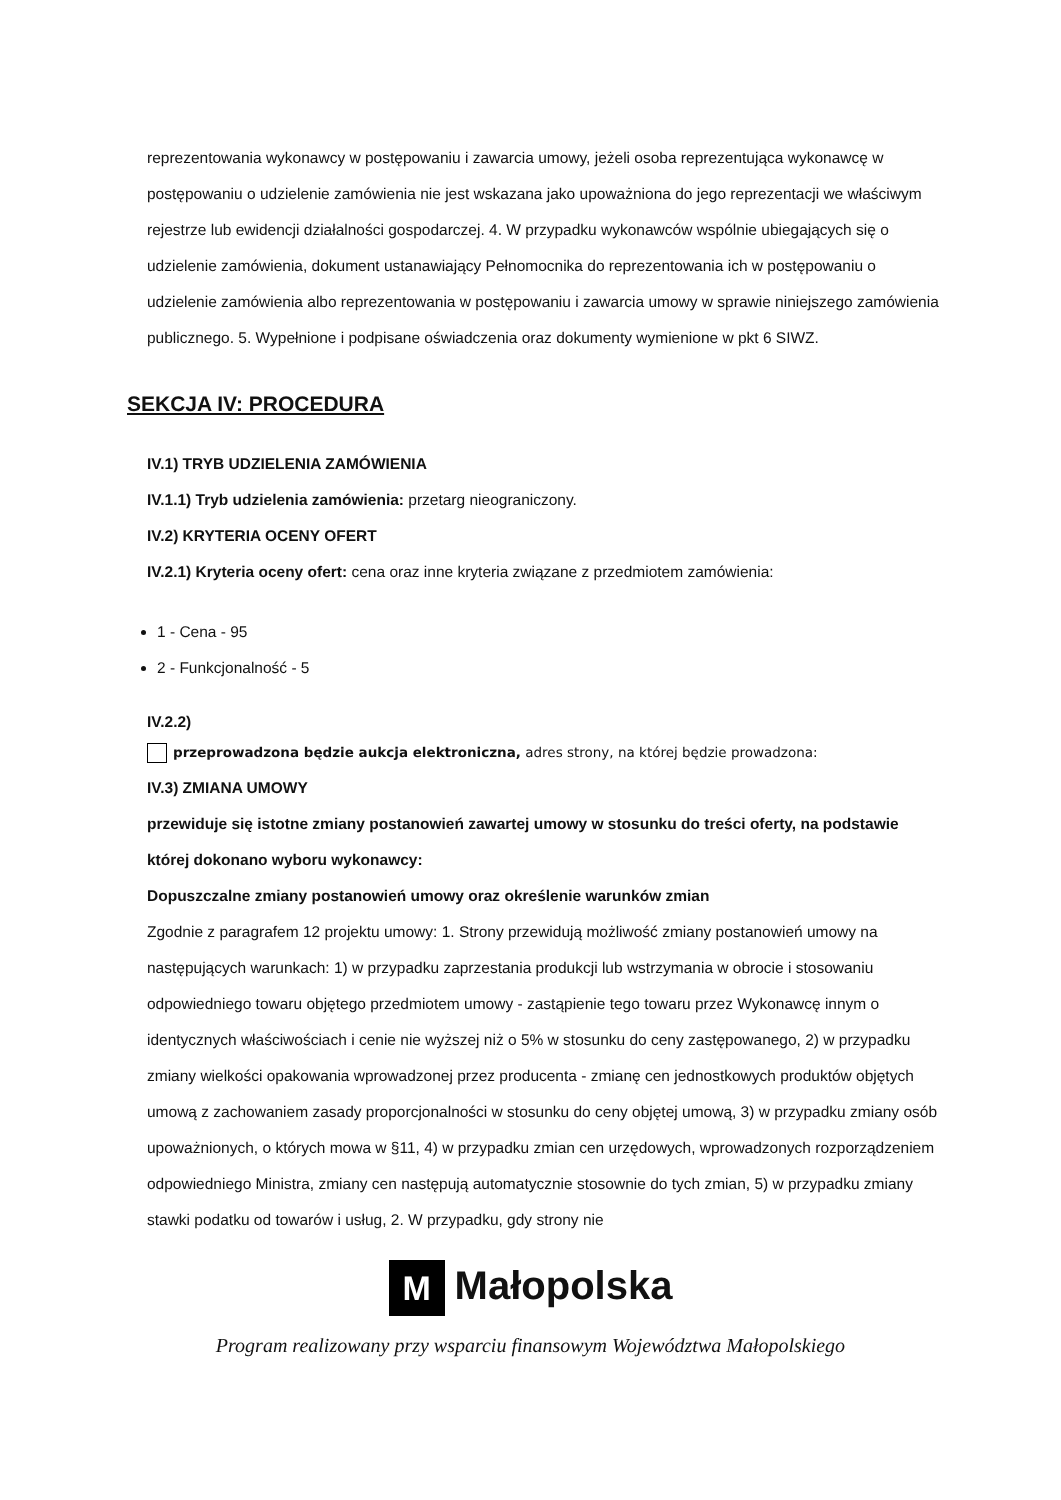reprezentowania wykonawcy w postępowaniu i zawarcia umowy, jeżeli osoba reprezentująca wykonawcę w postępowaniu o udzielenie zamówienia nie jest wskazana jako upoważniona do jego reprezentacji we właściwym rejestrze lub ewidencji działalności gospodarczej. 4. W przypadku wykonawców wspólnie ubiegających się o udzielenie zamówienia, dokument ustanawiający Pełnomocnika do reprezentowania ich w postępowaniu o udzielenie zamówienia albo reprezentowania w postępowaniu i zawarcia umowy w sprawie niniejszego zamówienia publicznego. 5. Wypełnione i podpisane oświadczenia oraz dokumenty wymienione w pkt 6 SIWZ.
SEKCJA IV: PROCEDURA
IV.1) TRYB UDZIELENIA ZAMÓWIENIA
IV.1.1) Tryb udzielenia zamówienia: przetarg nieograniczony.
IV.2) KRYTERIA OCENY OFERT
IV.2.1) Kryteria oceny ofert: cena oraz inne kryteria związane z przedmiotem zamówienia:
1 - Cena - 95
2 - Funkcjonalność - 5
IV.2.2)
przeprowadzona będzie aukcja elektroniczna, adres strony, na której będzie prowadzona:
IV.3) ZMIANA UMOWY
przewiduje się istotne zmiany postanowień zawartej umowy w stosunku do treści oferty, na podstawie której dokonano wyboru wykonawcy:
Dopuszczalne zmiany postanowień umowy oraz określenie warunków zmian
Zgodnie z paragrafem 12 projektu umowy: 1. Strony przewidują możliwość zmiany postanowień umowy na następujących warunkach: 1) w przypadku zaprzestania produkcji lub wstrzymania w obrocie i stosowaniu odpowiedniego towaru objętego przedmiotem umowy - zastąpienie tego towaru przez Wykonawcę innym o identycznych właściwościach i cenie nie wyższej niż o 5% w stosunku do ceny zastępowanego, 2) w przypadku zmiany wielkości opakowania wprowadzonej przez producenta - zmianę cen jednostkowych produktów objętych umową z zachowaniem zasady proporcjonalności w stosunku do ceny objętej umową, 3) w przypadku zmiany osób upoważnionych, o których mowa w §11, 4) w przypadku zmian cen urzędowych, wprowadzonych rozporządzeniem odpowiedniego Ministra, zmiany cen następują automatycznie stosownie do tych zmian, 5) w przypadku zmiany stawki podatku od towarów i usług, 2. W przypadku, gdy strony nie
M Małopolska
Program realizowany przy wsparciu finansowym Województwa Małopolskiego